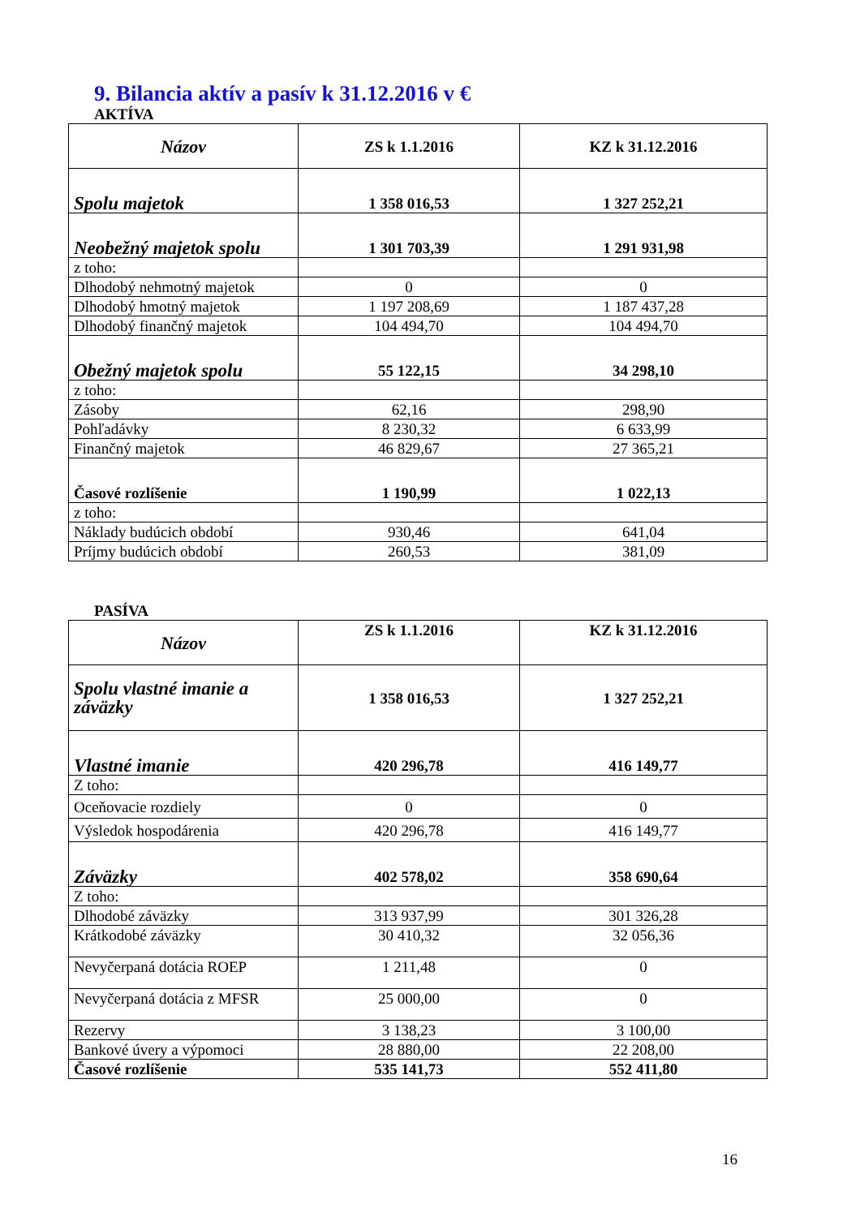9. Bilancia aktív a pasív k 31.12.2016 v €
AKTÍVA
| Názov | ZS k 1.1.2016 | KZ k 31.12.2016 |
| Spolu majetok | 1 358 016,53 | 1 327 252,21 |
| Neobežný majetok spolu | 1 301 703,39 | 1 291 931,98 |
| z toho: | | |
| Dlhodobý nehmotný majetok | 0 | 0 |
| Dlhodobý hmotný majetok | 1 197 208,69 | 1 187 437,28 |
| Dlhodobý finančný majetok | 104 494,70 | 104 494,70 |
| Obežný majetok spolu | 55 122,15 | 34 298,10 |
| z toho: | | |
| Zásoby | 62,16 | 298,90 |
| Pohľadávky | 8 230,32 | 6 633,99 |
| Finančný majetok | 46 829,67 | 27 365,21 |
| Časové rozlíšenie | 1 190,99 | 1 022,13 |
| z toho: | | |
| Náklady budúcich období | 930,46 | 641,04 |
| Príjmy budúcich období | 260,53 | 381,09 |
PASÍVA
| Názov | ZS k 1.1.2016 | KZ k 31.12.2016 |
| Spolu vlastné imanie a záväzky | 1 358 016,53 | 1 327 252,21 |
| Vlastné imanie | 420 296,78 | 416 149,77 |
| Z toho: | | |
| Oceňovacie rozdiely | 0 | 0 |
| Výsledok hospodárenia | 420 296,78 | 416 149,77 |
| Záväzky | 402 578,02 | 358 690,64 |
| Z toho: | | |
| Dlhodobé záväzky | 313 937,99 | 301 326,28 |
| Krátkodobé záväzky | 30 410,32 | 32 056,36 |
| Nevyčerpaná dotácia ROEP | 1 211,48 | 0 |
| Nevyčerpaná dotácia z MFSR | 25 000,00 | 0 |
| Rezervy | 3 138,23 | 3 100,00 |
| Bankové úvery a výpomoci | 28 880,00 | 22 208,00 |
| Časové rozlíšenie | 535 141,73 | 552 411,80 |
16